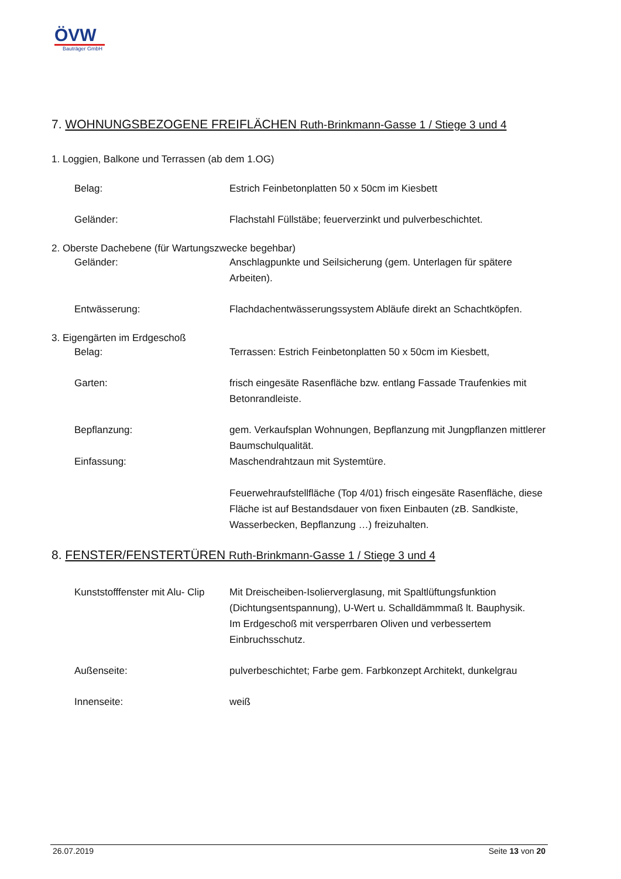ÖVW
Bauträger GmbH
7. WOHNUNGSBEZOGENE FREIFLÄCHEN Ruth-Brinkmann-Gasse 1 / Stiege 3 und 4
1. Loggien, Balkone und Terrassen (ab dem 1.OG)
Belag: Estrich Feinbetonplatten 50 x 50cm im Kiesbett
Geländer: Flachstahl Füllstäbe; feuerverzinkt und pulverbeschichtet.
2. Oberste Dachebene (für Wartungszwecke begehbar)
Geländer: Anschlagpunkte und Seilsicherung (gem. Unterlagen für spätere Arbeiten).
Entwässerung: Flachdachentwässerungssystem Abläufe direkt an Schachtköpfen.
3. Eigengärten im Erdgeschoß
Belag: Terrassen: Estrich Feinbetonplatten 50 x 50cm im Kiesbett,
Garten: frisch eingesäte Rasenfläche bzw. entlang Fassade Traufenkies mit Betonrandleiste.
Bepflanzung: gem. Verkaufsplan Wohnungen, Bepflanzung mit Jungpflanzen mittlerer Baumschulqualität.
Einfassung: Maschendrahtzaun mit Systemtüre.
Feuerwehraufstellfläche (Top 4/01) frisch eingesäte Rasenfläche, diese Fläche ist auf Bestandsdauer von fixen Einbauten (zB. Sandkiste, Wasserbecken, Bepflanzung …) freizuhalten.
8. FENSTER/FENSTERTÜREN Ruth-Brinkmann-Gasse 1 / Stiege 3 und 4
Kunststofffenster mit Alu- Clip
Mit Dreischeiben-Isolierverglasung, mit Spaltlüftungsfunktion (Dichtungsentspannung), U-Wert u. Schalldämmmaß lt. Bauphysik.
Im Erdgeschoß mit versperrbaren Oliven und verbessertem Einbruchsschutz.
Außenseite: pulverbeschichtet; Farbe gem. Farbkonzept Architekt, dunkelgrau
Innenseite: weiß
26.07.2019 Seite 13 von 20